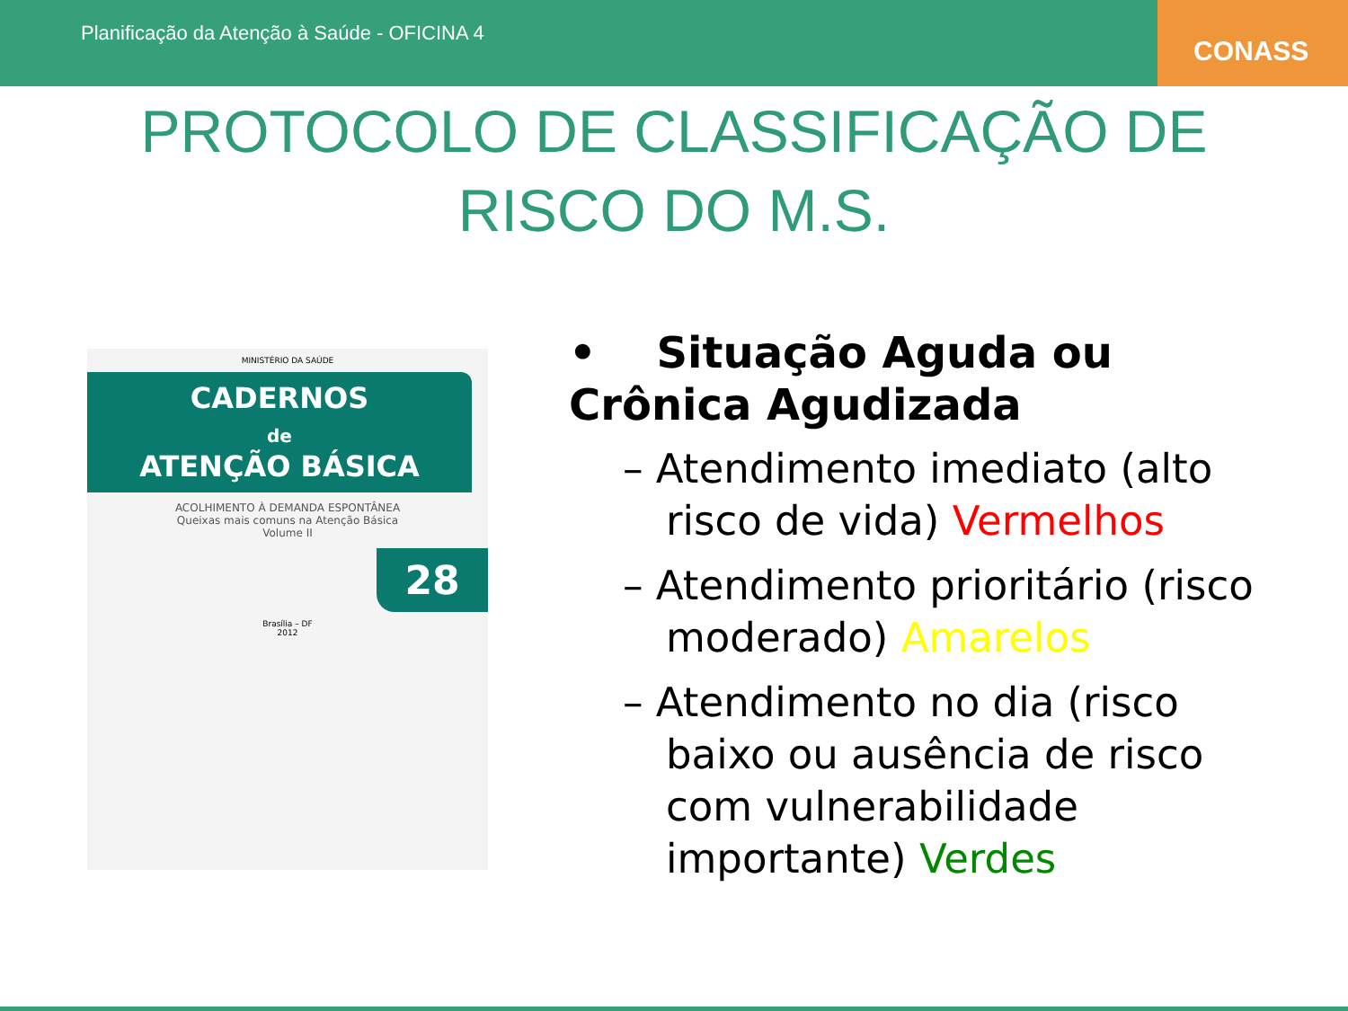Planificação da Atenção à Saúde - OFICINA 4
CONASS
PROTOCOLO DE CLASSIFICAÇÃO DE
RISCO DO M.S.
MINISTÉRIO DA SAÚDE
CADERNOS
de
ATENÇÃO BÁSICA
ACOLHIMENTO À DEMANDA ESPONTÂNEA
Queixas mais comuns na Atenção Básica
Volume II
28
Brasília – DF
2012
• Situação Aguda ou Crônica Agudizada
– Atendimento imediato (alto risco de vida) Vermelhos
– Atendimento prioritário (risco moderado) Amarelos
– Atendimento no dia (risco baixo ou ausência de risco com vulnerabilidade importante) Verdes